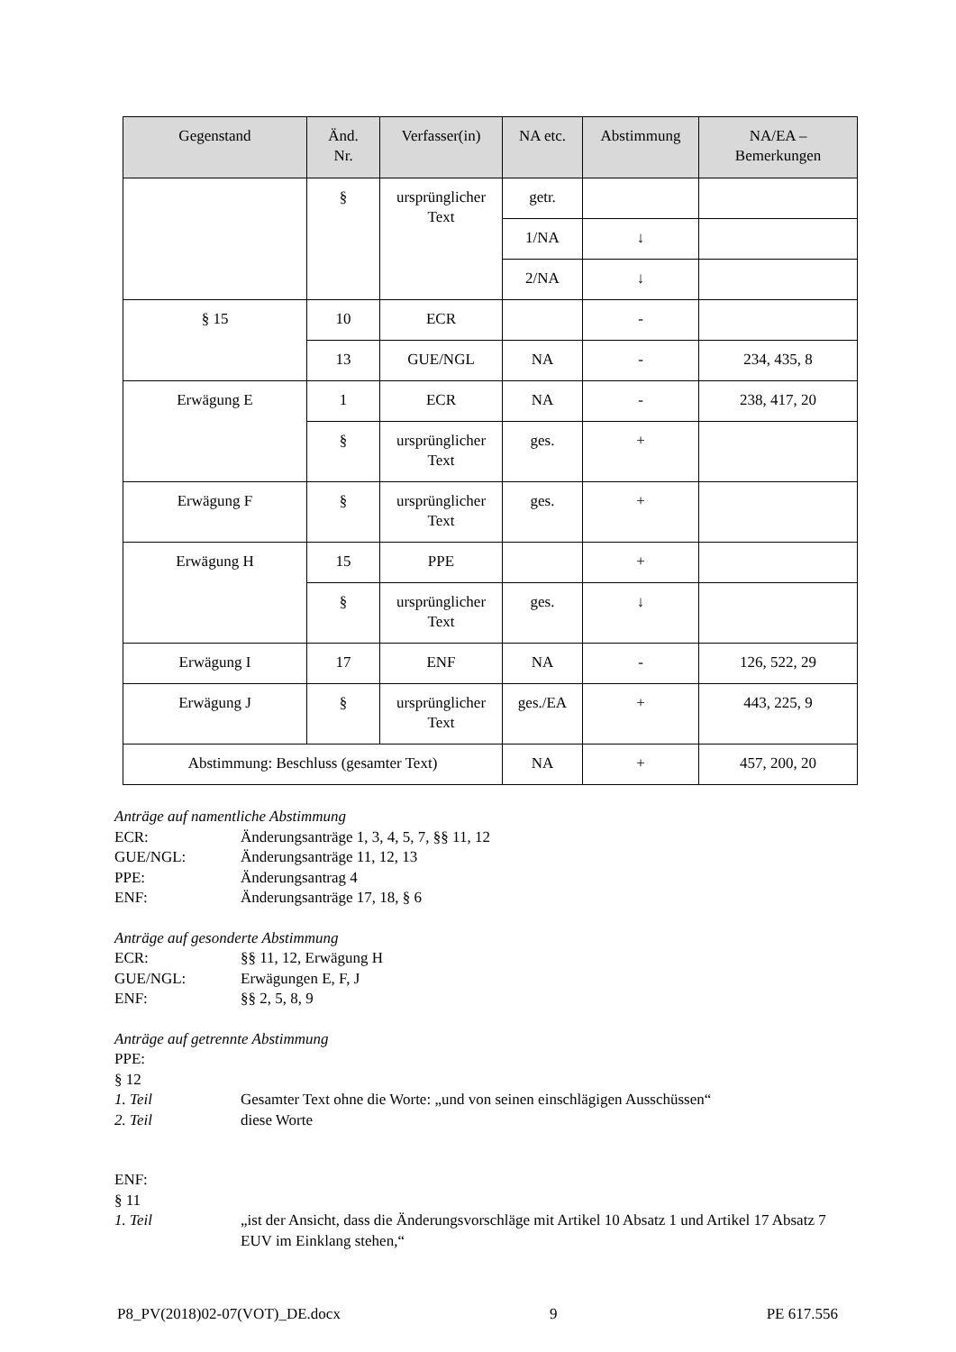| Gegenstand | Änd. Nr. | Verfasser(in) | NA etc. | Abstimmung | NA/EA – Bemerkungen |
| --- | --- | --- | --- | --- | --- |
| | § | ursprünglicher Text | getr. | | |
| | | | 1/NA | ↓ | |
| | | | 2/NA | ↓ | |
| § 15 | 10 | ECR | | - | |
| | 13 | GUE/NGL | NA | - | 234, 435, 8 |
| Erwägung E | 1 | ECR | NA | - | 238, 417, 20 |
| | § | ursprünglicher Text | ges. | + | |
| Erwägung F | § | ursprünglicher Text | ges. | + | |
| Erwägung H | 15 | PPE | | + | |
| | § | ursprünglicher Text | ges. | ↓ | |
| Erwägung I | 17 | ENF | NA | - | 126, 522, 29 |
| Erwägung J | § | ursprünglicher Text | ges./EA | + | 443, 225, 9 |
| Abstimmung: Beschluss (gesamter Text) | | | NA | + | 457, 200, 20 |
Anträge auf namentliche Abstimmung
ECR: Änderungsanträge 1, 3, 4, 5, 7, §§ 11, 12
GUE/NGL: Änderungsanträge 11, 12, 13
PPE: Änderungsantrag 4
ENF: Änderungsanträge 17, 18, § 6
Anträge auf gesonderte Abstimmung
ECR: §§ 11, 12, Erwägung H
GUE/NGL: Erwägungen E, F, J
ENF: §§ 2, 5, 8, 9
Anträge auf getrennte Abstimmung
PPE:
§ 12
1. Teil Gesamter Text ohne die Worte: „und von seinen einschlägigen Ausschüssen“
2. Teil diese Worte
ENF:
§ 11
1. Teil „ist der Ansicht, dass die Änderungsvorschläge mit Artikel 10 Absatz 1 und Artikel 17 Absatz 7 EUV im Einklang stehen,“
P8_PV(2018)02-07(VOT)_DE.docx 9 PE 617.556